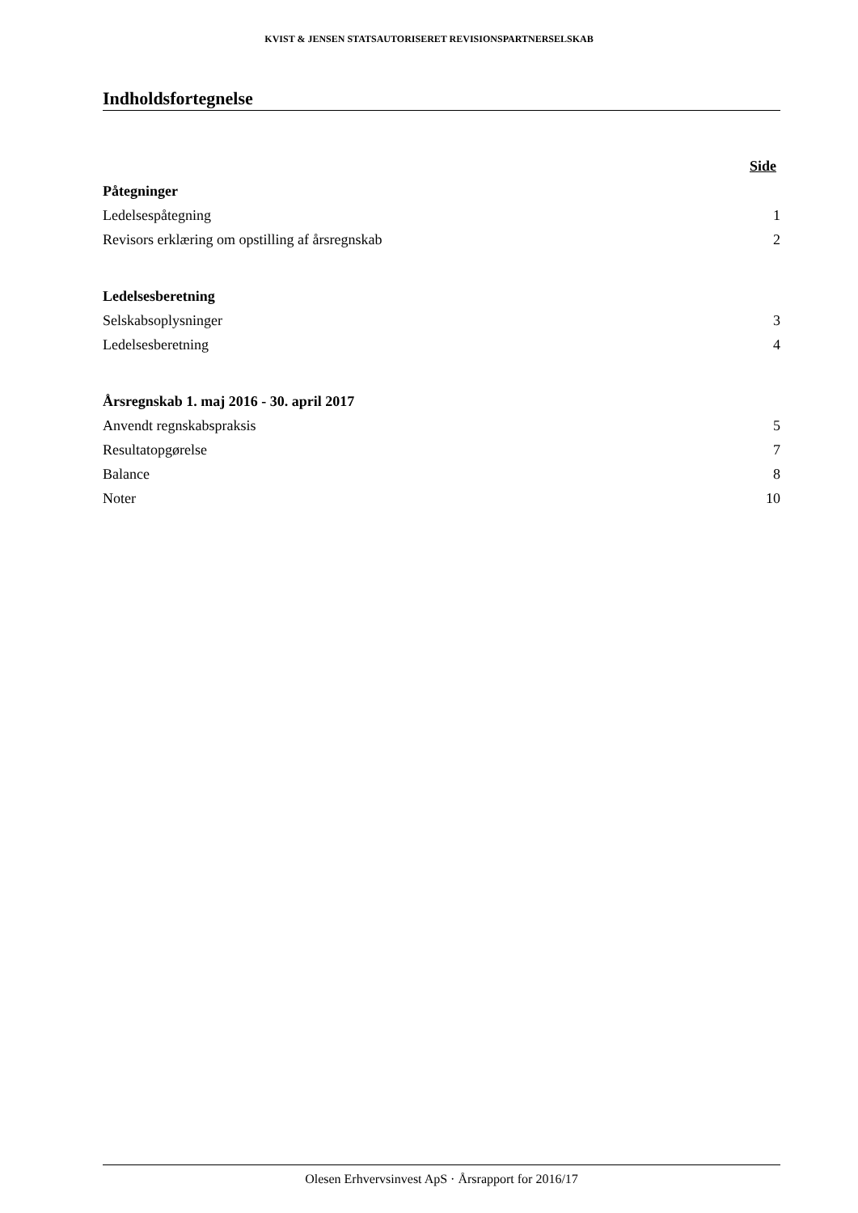KVIST & JENSEN STATSAUTORISERET REVISIONSPARTNERSELSKAB
Indholdsfortegnelse
Side
Påtegninger
Ledelsespåtegning 1
Revisors erklæring om opstilling af årsregnskab 2
Ledelsesberetning
Selskabsoplysninger 3
Ledelsesberetning 4
Årsregnskab 1. maj 2016 - 30. april 2017
Anvendt regnskabspraksis 5
Resultatopgørelse 7
Balance 8
Noter 10
Olesen Erhvervsinvest ApS · Årsrapport for 2016/17